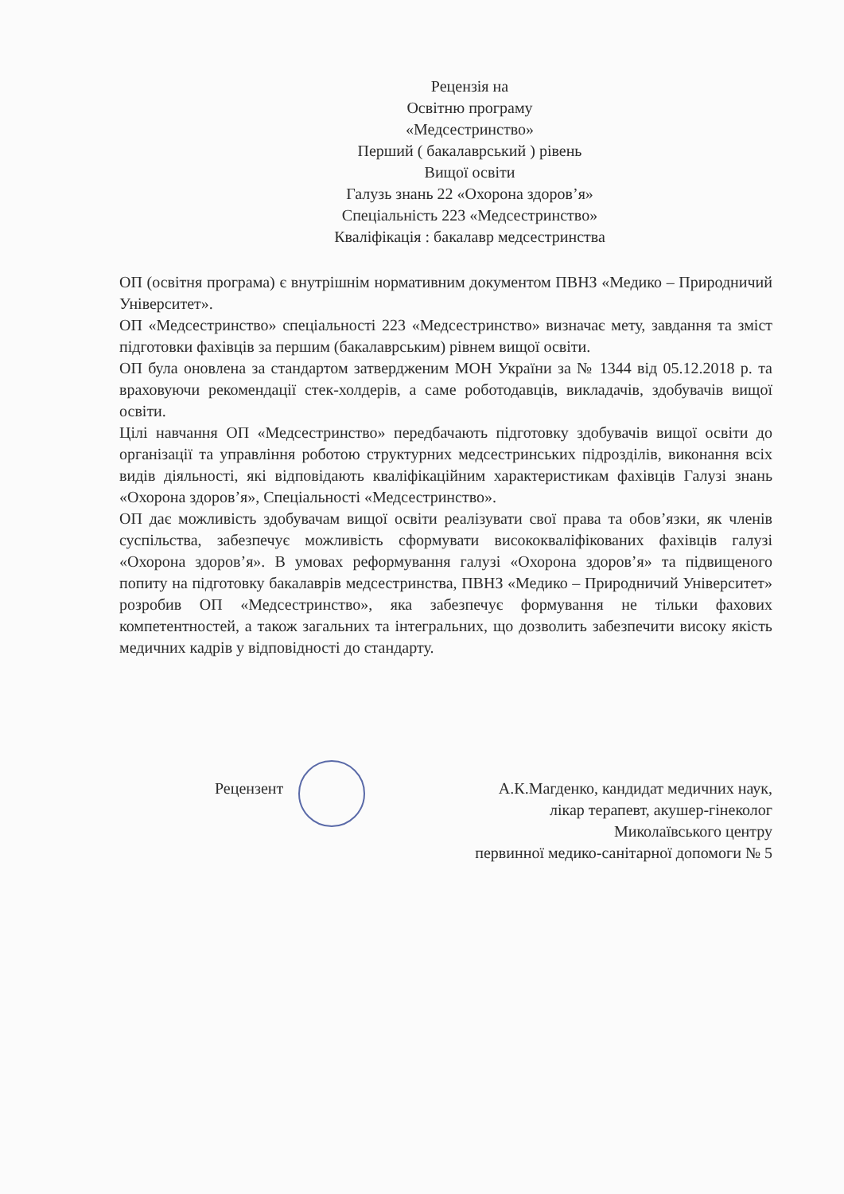Рецензія на
Освітню програму
«Медсестринство»
Перший ( бакалаврський ) рівень
Вищої освіти
Галузь знань 22 «Охорона здоров’я»
Спеціальність 223 «Медсестринство»
Кваліфікація : бакалавр медсестринства
ОП (освітня програма) є внутрішнім нормативним документом ПВНЗ «Медико – Природничий Університет».
ОП «Медсестринство» спеціальності 223 «Медсестринство» визначає мету, завдання та зміст підготовки фахівців за першим (бакалаврським) рівнем вищої освіти.
ОП була оновлена за стандартом затвердженим МОН України за № 1344 від 05.12.2018 р. та враховуючи рекомендації стек-холдерів, а саме роботодавців, викладачів, здобувачів вищої освіти.
Цілі навчання ОП «Медсестринство» передбачають підготовку здобувачів вищої освіти до організації та управління роботою структурних медсестринських підрозділів, виконання всіх видів діяльності, які відповідають кваліфікаційним характеристикам фахівців Галузі знань «Охорона здоров’я», Спеціальності «Медсестринство».
ОП дає можливість здобувачам вищої освіти реалізувати свої права та обов’язки, як членів суспільства, забезпечує можливість сформувати висококваліфікованих фахівців галузі «Охорона здоров’я». В умовах реформування галузі «Охорона здоров’я» та підвищеного попиту на підготовку бакалаврів медсестринства, ПВНЗ «Медико – Природничий Університет» розробив ОП «Медсестринство», яка забезпечує формування не тільки фахових компетентностей, а також загальних та інтегральних, що дозволить забезпечити високу якість медичних кадрів у відповідності до стандарту.
Рецензент А.К.Магденко, кандидат медичних наук,
лікар терапевт, акушер-гінеколог
Миколаївського центру
первинної медико-санітарної допомоги № 5